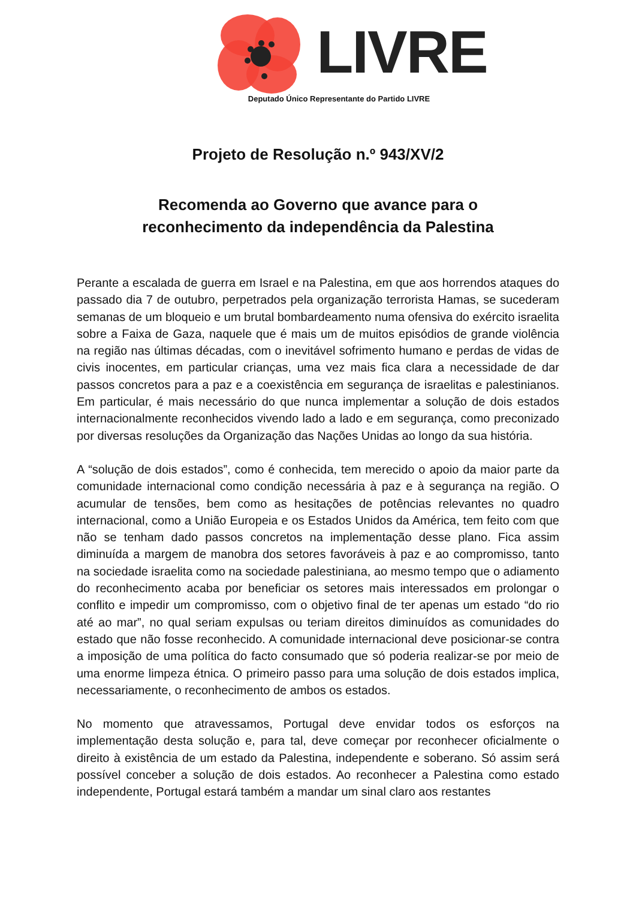LIVRE
Deputado Único Representante do Partido LIVRE
Projeto de Resolução n.º 943/XV/2
Recomenda ao Governo que avance para o
reconhecimento da independência da Palestina
Perante a escalada de guerra em Israel e na Palestina, em que aos horrendos ataques do passado dia 7 de outubro, perpetrados pela organização terrorista Hamas, se sucederam semanas de um bloqueio e um brutal bombardeamento numa ofensiva do exército israelita sobre a Faixa de Gaza, naquele que é mais um de muitos episódios de grande violência na região nas últimas décadas, com o inevitável sofrimento humano e perdas de vidas de civis inocentes, em particular crianças, uma vez mais fica clara a necessidade de dar passos concretos para a paz e a coexistência em segurança de israelitas e palestinianos. Em particular, é mais necessário do que nunca implementar a solução de dois estados internacionalmente reconhecidos vivendo lado a lado e em segurança, como preconizado por diversas resoluções da Organização das Nações Unidas ao longo da sua história.
A “solução de dois estados”, como é conhecida, tem merecido o apoio da maior parte da comunidade internacional como condição necessária à paz e à segurança na região. O acumular de tensões, bem como as hesitações de potências relevantes no quadro internacional, como a União Europeia e os Estados Unidos da América, tem feito com que não se tenham dado passos concretos na implementação desse plano. Fica assim diminuída a margem de manobra dos setores favoráveis à paz e ao compromisso, tanto na sociedade israelita como na sociedade palestiniana, ao mesmo tempo que o adiamento do reconhecimento acaba por beneficiar os setores mais interessados em prolongar o conflito e impedir um compromisso, com o objetivo final de ter apenas um estado “do rio até ao mar”, no qual seriam expulsas ou teriam direitos diminuídos as comunidades do estado que não fosse reconhecido. A comunidade internacional deve posicionar-se contra a imposição de uma política do facto consumado que só poderia realizar-se por meio de uma enorme limpeza étnica. O primeiro passo para uma solução de dois estados implica, necessariamente, o reconhecimento de ambos os estados.
No momento que atravessamos, Portugal deve envidar todos os esforços na implementação desta solução e, para tal, deve começar por reconhecer oficialmente o direito à existência de um estado da Palestina, independente e soberano. Só assim será possível conceber a solução de dois estados. Ao reconhecer a Palestina como estado independente, Portugal estará também a mandar um sinal claro aos restantes